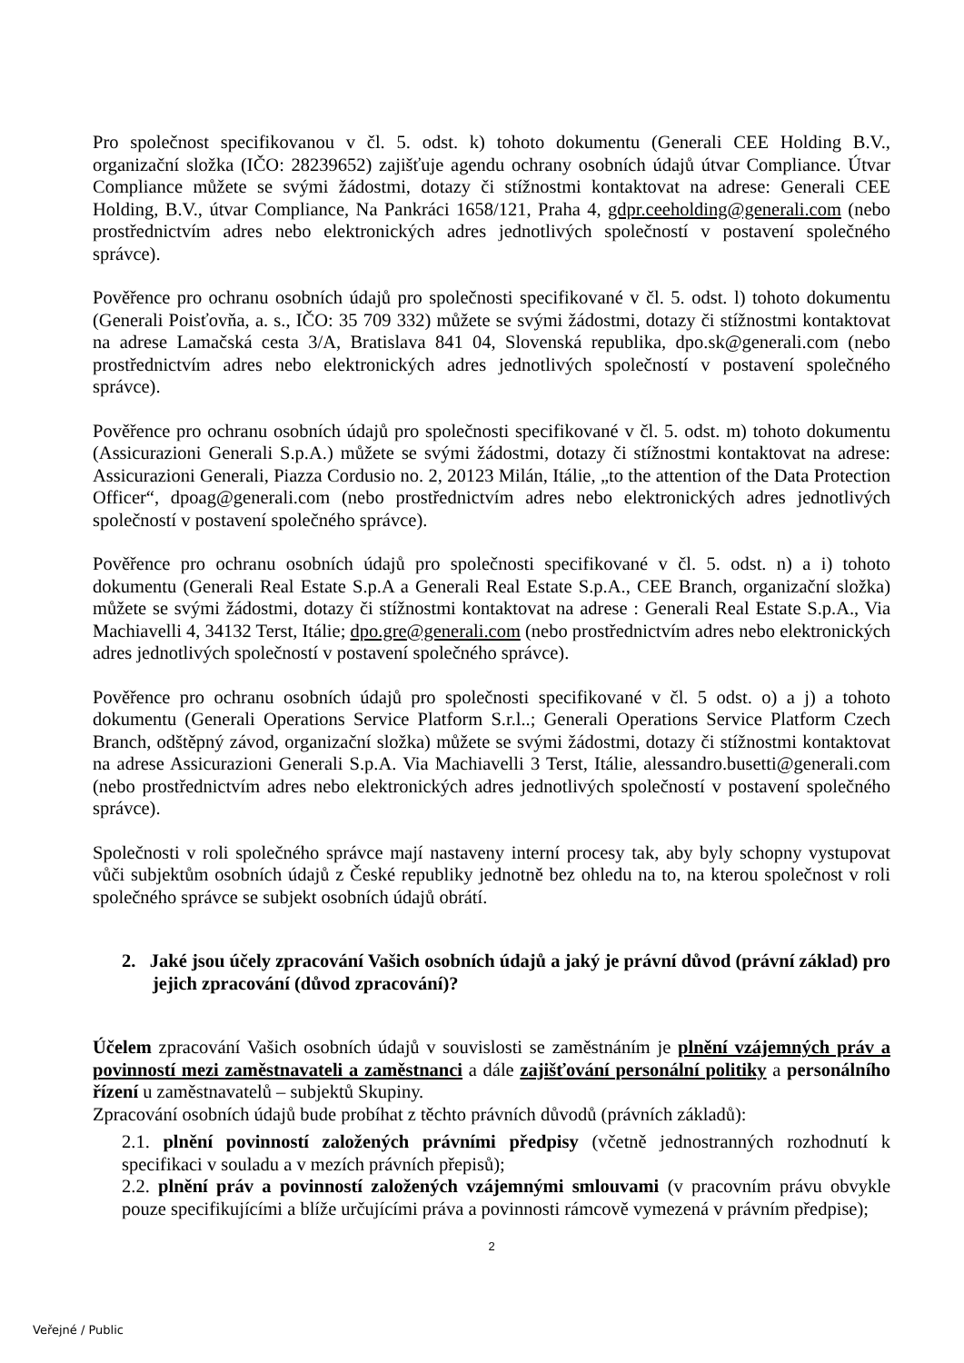Pro společnost specifikovanou v čl. 5. odst. k) tohoto dokumentu (Generali CEE Holding B.V., organizační složka (IČO: 28239652) zajišťuje agendu ochrany osobních údajů útvar Compliance. Útvar Compliance můžete se svými žádostmi, dotazy či stížnostmi kontaktovat na adrese: Generali CEE Holding, B.V., útvar Compliance, Na Pankráci 1658/121, Praha 4, gdpr.ceeholding@generali.com (nebo prostřednictvím adres nebo elektronických adres jednotlivých společností v postavení společného správce).
Pověřence pro ochranu osobních údajů pro společnosti specifikované v čl. 5. odst. l) tohoto dokumentu (Generali Poisťovňa, a. s., IČO: 35 709 332) můžete se svými žádostmi, dotazy či stížnostmi kontaktovat na adrese Lamačská cesta 3/A, Bratislava 841 04, Slovenská republika, dpo.sk@generali.com (nebo prostřednictvím adres nebo elektronických adres jednotlivých společností v postavení společného správce).
Pověřence pro ochranu osobních údajů pro společnosti specifikované v čl. 5. odst. m) tohoto dokumentu (Assicurazioni Generali S.p.A.) můžete se svými žádostmi, dotazy či stížnostmi kontaktovat na adrese: Assicurazioni Generali, Piazza Cordusio no. 2, 20123 Milán, Itálie, „to the attention of the Data Protection Officer“, dpoag@generali.com (nebo prostřednictvím adres nebo elektronických adres jednotlivých společností v postavení společného správce).
Pověřence pro ochranu osobních údajů pro společnosti specifikované v čl. 5. odst. n) a i) tohoto dokumentu (Generali Real Estate S.p.A a Generali Real Estate S.p.A., CEE Branch, organizační složka) můžete se svými žádostmi, dotazy či stížnostmi kontaktovat na adrese : Generali Real Estate S.p.A., Via Machiavelli 4, 34132 Terst, Itálie; dpo.gre@generali.com (nebo prostřednictvím adres nebo elektronických adres jednotlivých společností v postavení společného správce).
Pověřence pro ochranu osobních údajů pro společnosti specifikované v čl. 5 odst. o) a j) a tohoto dokumentu (Generali Operations Service Platform S.r.l..; Generali Operations Service Platform Czech Branch, odštěpný závod, organizační složka) můžete se svými žádostmi, dotazy či stížnostmi kontaktovat na adrese Assicurazioni Generali S.p.A. Via Machiavelli 3 Terst, Itálie, alessandro.busetti@generali.com (nebo prostřednictvím adres nebo elektronických adres jednotlivých společností v postavení společného správce).
Společnosti v roli společného správce mají nastaveny interní procesy tak, aby byly schopny vystupovat vůči subjektům osobních údajů z České republiky jednotně bez ohledu na to, na kterou společnost v roli společného správce se subjekt osobních údajů obrátí.
2. Jaké jsou účely zpracování Vašich osobních údajů a jaký je právní důvod (právní základ) pro jejich zpracování (důvod zpracování)?
Účelem zpracování Vašich osobních údajů v souvislosti se zaměstnáním je plnění vzájemných práv a povinností mezi zaměstnavateli a zaměstnanci a dále zajišťování personální politiky a personálního řízení u zaměstnavatelů – subjektů Skupiny.
Zpracování osobních údajů bude probíhat z těchto právních důvodů (právních základů):
2.1. plnění povinností založených právními předpisy (včetně jednostranných rozhodnutí k specifikaci v souladu a v mezích právních přepisů);
2.2. plnění práv a povinností založených vzájemnými smlouvami (v pracovním právu obvykle pouze specifikujícími a blíže určujícími práva a povinnosti rámcově vymezená v právním předpise);
2
Veřejné / Public